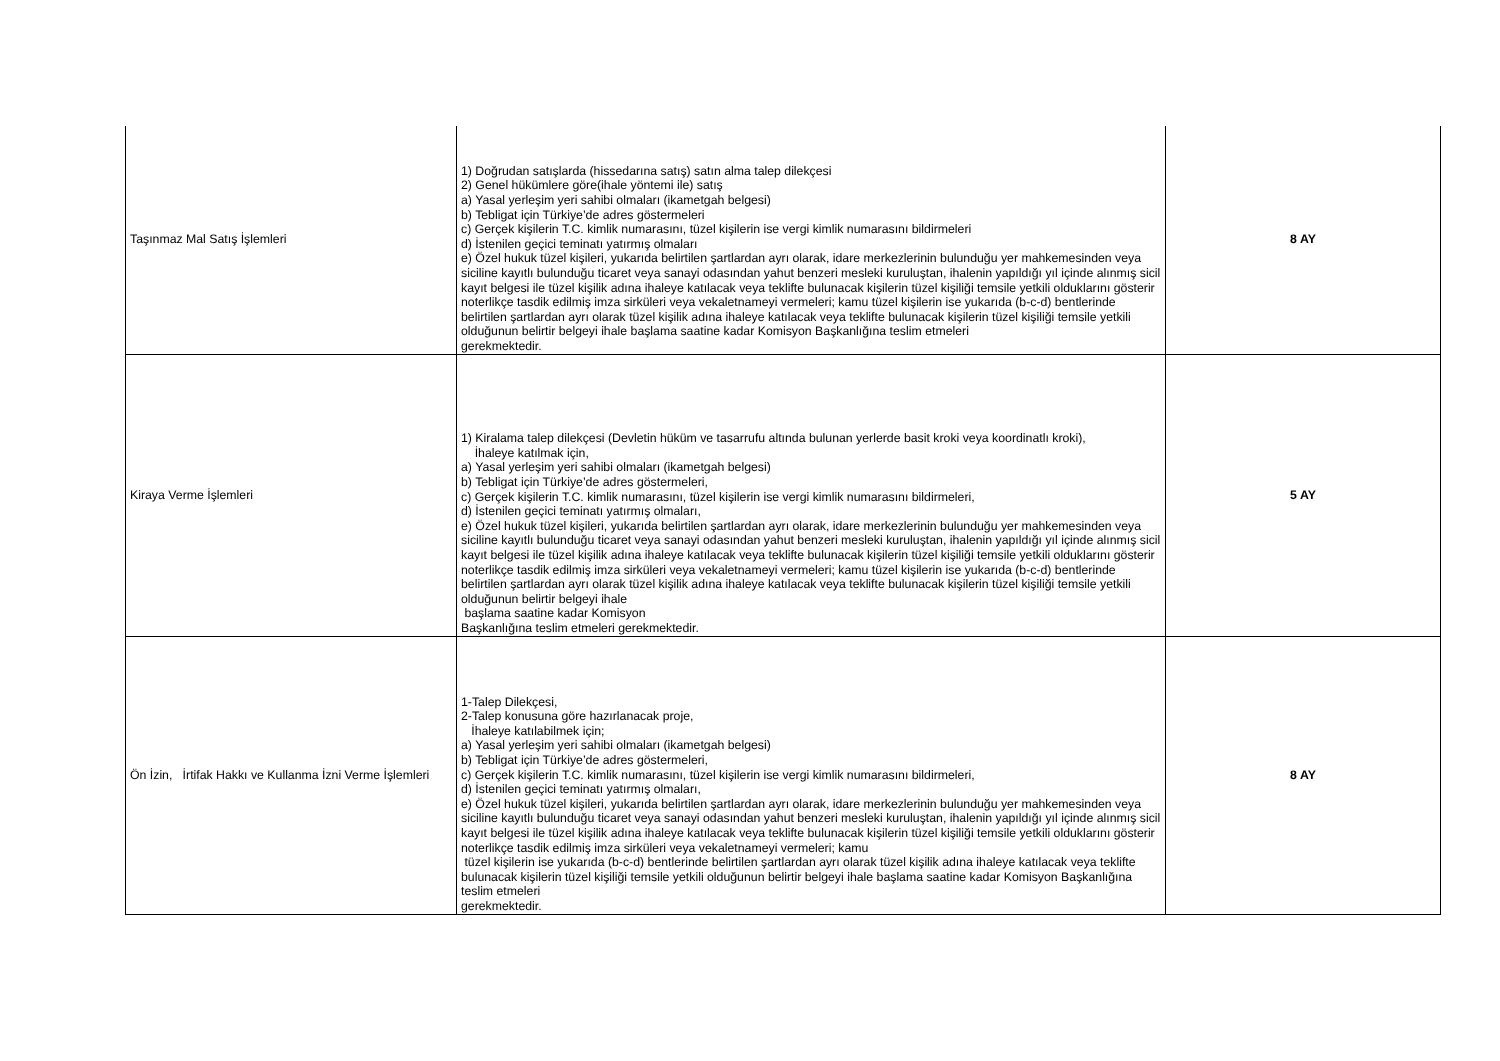| Taşınmaz Mal Satış İşlemleri | 1) Doğrudan satışlarda (hissedarına satış) satın alma talep dilekçesi 2) Genel hükümlere göre(ihale yöntemi ile) satış a) Yasal yerleşim yeri sahibi olmaları (ikametgah belgesi) b) Tebligat için Türkiye’de adres göstermeleri c) Gerçek kişilerin T.C. kimlik numarasını, tüzel kişilerin ise vergi kimlik numarasını bildirmeleri d) İstenilen geçici teminatı yatırmış olmaları e) Özel hukuk tüzel kişileri, yukarıda belirtilen şartlardan ayrı olarak, idare merkezlerinin bulunduğu yer mahkemesinden veya siciline kayıtlı bulunduğu ticaret veya sanayi odasından yahut benzeri mesleki kuruluştan, ihalenin yapıldığı yıl içinde alınmış sicil kayıt belgesi ile tüzel kişilik adına ihaleye katılacak veya teklifte bulunacak kişilerin tüzel kişiliği temsile yetkili olduklarını gösterir noterlikçe tasdik edilmiş imza sirküleri veya vekaletnameyi vermeleri; kamu tüzel kişilerin ise yukarıda (b-c-d) bentlerinde belirtilen şartlardan ayrı olarak tüzel kişilik adına ihaleye katılacak veya teklifte bulunacak kişilerin tüzel kişiliği temsile yetkili olduğunun belirtir belgeyi ihale başlama saatine kadar Komisyon Başkanlığına teslim etmeleri gerekmektedir. | 8 AY |
| Kiraya Verme İşlemleri | 1) Kiralama talep dilekçesi (Devletin hüküm ve tasarrufu altında bulunan yerlerde basit kroki veya koordinatlı kroki), İhaleye katılmak için, a) Yasal yerleşim yeri sahibi olmaları (ikametgah belgesi) b) Tebligat için Türkiye’de adres göstermeleri, c) Gerçek kişilerin T.C. kimlik numarasını, tüzel kişilerin ise vergi kimlik numarasını bildirmeleri, d) İstenilen geçici teminatı yatırmış olmaları, e) Özel hukuk tüzel kişileri, yukarıda belirtilen şartlardan ayrı olarak, idare merkezlerinin bulunduğu yer mahkemesinden veya siciline kayıtlı bulunduğu ticaret veya sanayi odasından yahut benzeri mesleki kuruluştan, ihalenin yapıldığı yıl içinde alınmış sicil kayıt belgesi ile tüzel kişilik adına ihaleye katılacak veya teklifte bulunacak kişilerin tüzel kişiliği temsile yetkili olduklarını gösterir noterlikçe tasdik edilmiş imza sirküleri veya vekaletnameyi vermeleri; kamu tüzel kişilerin ise yukarıda (b-c-d) bentlerinde belirtilen şartlardan ayrı olarak tüzel kişilik adına ihaleye katılacak veya teklifte bulunacak kişilerin tüzel kişiliği temsile yetkili olduğunun belirtir belgeyi ihale başlama saatine kadar Komisyon Başkanlığına teslim etmeleri gerekmektedir. | 5 AY |
| Ön İzin, İrtifak Hakkı ve Kullanma İzni Verme İşlemleri | 1-Talep Dilekçesi, 2-Talep konusuna göre hazırlanacak proje, İhaleye katılabilmek için; a) Yasal yerleşim yeri sahibi olmaları (ikametgah belgesi) b) Tebligat için Türkiye’de adres göstermeleri, c) Gerçek kişilerin T.C. kimlik numarasını, tüzel kişilerin ise vergi kimlik numarasını bildirmeleri, d) İstenilen geçici teminatı yatırmış olmaları, e) Özel hukuk tüzel kişileri, yukarıda belirtilen şartlardan ayrı olarak, idare merkezlerinin bulunduğu yer mahkemesinden veya siciline kayıtlı bulunduğu ticaret veya sanayi odasından yahut benzeri mesleki kuruluştan, ihalenin yapıldığı yıl içinde alınmış sicil kayıt belgesi ile tüzel kişilik adına ihaleye katılacak veya teklifte bulunacak kişilerin tüzel kişiliği temsile yetkili olduklarını gösterir noterlikçe tasdik edilmiş imza sirküleri veya vekaletnameyi vermeleri; kamu tüzel kişilerin ise yukarıda (b-c-d) bentlerinde belirtilen şartlardan ayrı olarak tüzel kişilik adına ihaleye katılacak veya teklifte bulunacak kişilerin tüzel kişiliği temsile yetkili olduğunun belirtir belgeyi ihale başlama saatine kadar Komisyon Başkanlığına teslim etmeleri gerekmektedir. | 8 AY |